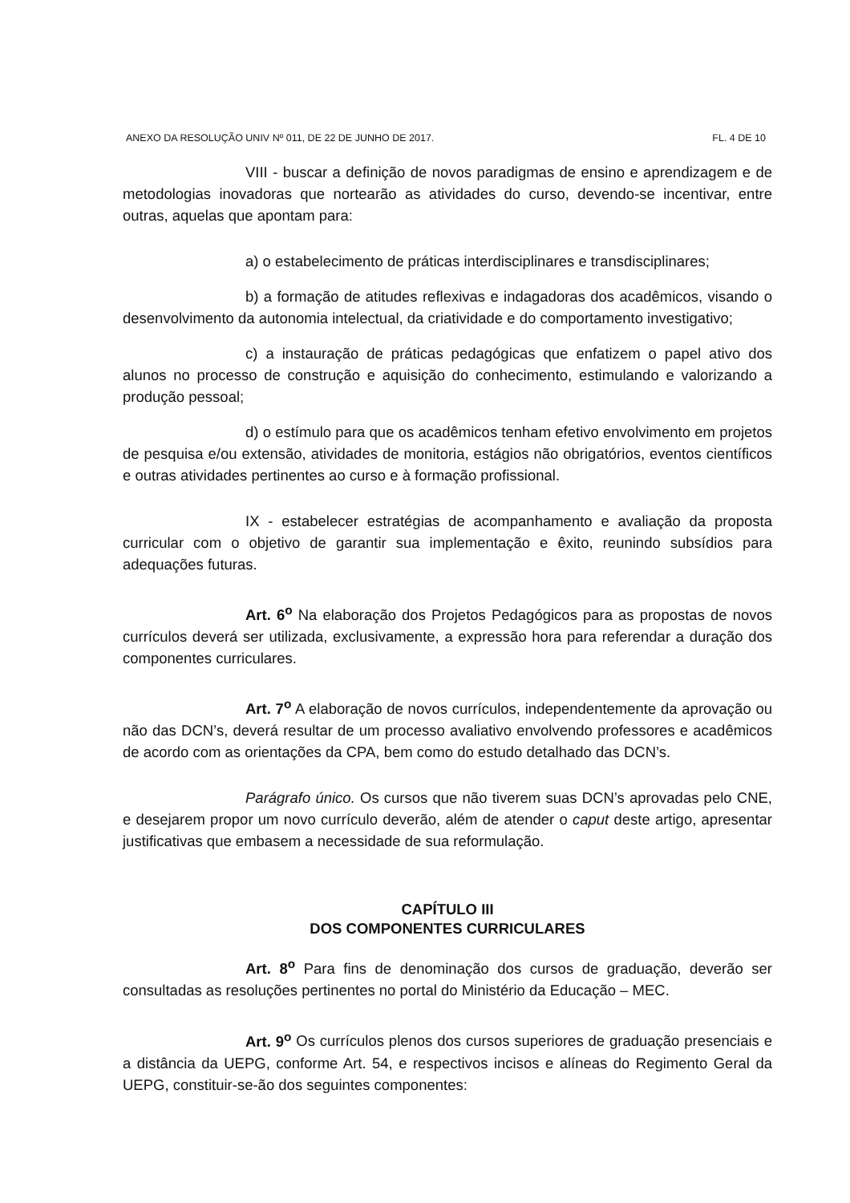ANEXO DA RESOLUÇÃO UNIV Nº 011, DE 22 DE JUNHO DE 2017. FL. 4 DE 10
VIII - buscar a definição de novos paradigmas de ensino e aprendizagem e de metodologias inovadoras que nortearão as atividades do curso, devendo-se incentivar, entre outras, aquelas que apontam para:
a) o estabelecimento de práticas interdisciplinares e transdisciplinares;
b) a formação de atitudes reflexivas e indagadoras dos acadêmicos, visando o desenvolvimento da autonomia intelectual, da criatividade e do comportamento investigativo;
c) a instauração de práticas pedagógicas que enfatizem o papel ativo dos alunos no processo de construção e aquisição do conhecimento, estimulando e valorizando a produção pessoal;
d) o estímulo para que os acadêmicos tenham efetivo envolvimento em projetos de pesquisa e/ou extensão, atividades de monitoria, estágios não obrigatórios, eventos científicos e outras atividades pertinentes ao curso e à formação profissional.
IX - estabelecer estratégias de acompanhamento e avaliação da proposta curricular com o objetivo de garantir sua implementação e êxito, reunindo subsídios para adequações futuras.
Art. 6<sup>o</sup> Na elaboração dos Projetos Pedagógicos para as propostas de novos currículos deverá ser utilizada, exclusivamente, a expressão hora para referendar a duração dos componentes curriculares.
Art. 7<sup>o</sup> A elaboração de novos currículos, independentemente da aprovação ou não das DCN’s, deverá resultar de um processo avaliativo envolvendo professores e acadêmicos de acordo com as orientações da CPA, bem como do estudo detalhado das DCN’s.
Parágrafo único. Os cursos que não tiverem suas DCN’s aprovadas pelo CNE, e desejarem propor um novo currículo deverão, além de atender o caput deste artigo, apresentar justificativas que embasem a necessidade de sua reformulação.
CAPÍTULO III
DOS COMPONENTES CURRICULARES
Art. 8<sup>o</sup> Para fins de denominação dos cursos de graduação, deverão ser consultadas as resoluções pertinentes no portal do Ministério da Educação – MEC.
Art. 9<sup>o</sup> Os currículos plenos dos cursos superiores de graduação presenciais e a distância da UEPG, conforme Art. 54, e respectivos incisos e alíneas do Regimento Geral da UEPG, constituir-se-ão dos seguintes componentes: